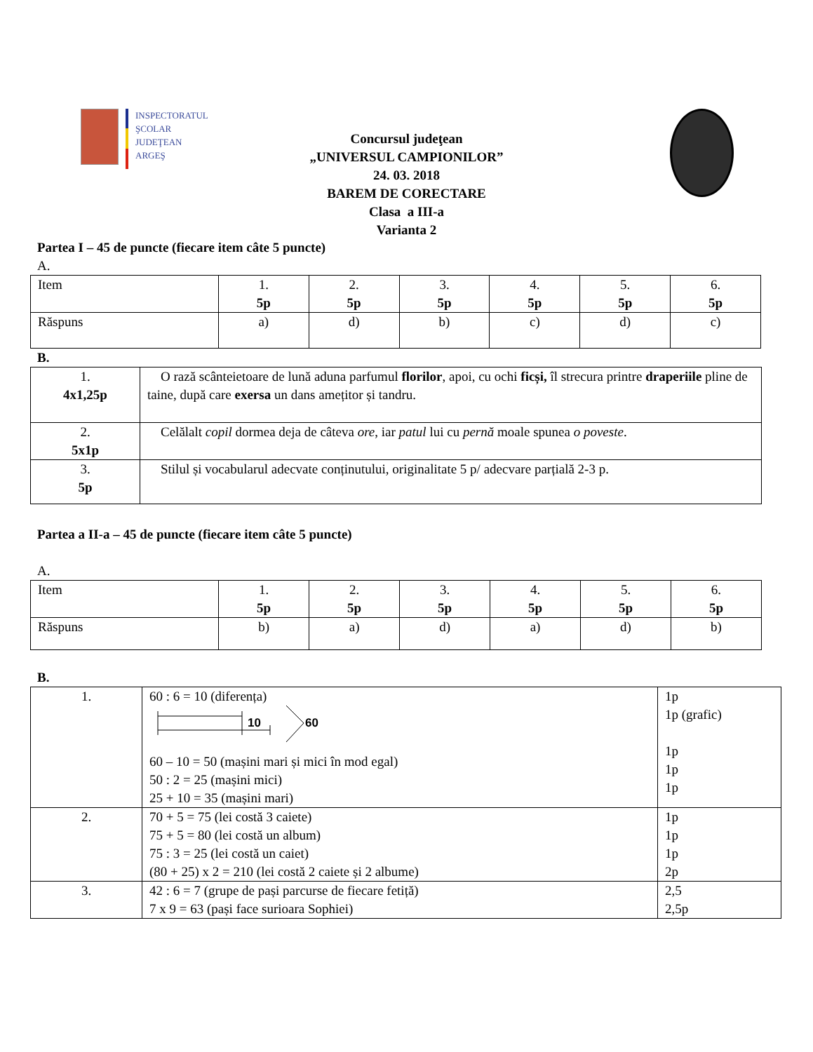INSPECTORATUL
ŞCOLAR
JUDEŢEAN
ARGEŞ
Concursul judeţean
„UNIVERSUL CAMPIONILOR”
24. 03. 2018
BAREM DE CORECTARE
Clasa a III-a
Varianta 2
Partea I – 45 de puncte (fiecare item câte 5 puncte)
A.
| Item | 1. 5p | 2. 5p | 3. 5p | 4. 5p | 5. 5p | 6. 5p |
| Răspuns | a) | d) | b) | c) | d) | c) |
B.
| 1. 4x1,25p | O rază scânteietoare de lună aduna parfumul florilor , apoi, cu ochi ficși, îl strecura printre draperiile pline de taine, după care exersa un dans amețitor și tandru. |
| 2. 5x1p | Celălalt copil dormea deja de câteva ore , iar patul lui cu pernă moale spunea o poveste . |
| 3. 5p | Stilul și vocabularul adecvate conținutului, originalitate 5 p/ adecvare parțială 2-3 p. |
Partea a II-a – 45 de puncte (fiecare item câte 5 puncte)
A.
| Item | 1. 5p | 2. 5p | 3. 5p | 4. 5p | 5. 5p | 6. 5p |
| Răspuns | b) | a) | d) | a) | d) | b) |
B.
| 1. | 60 : 6 = 10 (diferența) 10 60 60 – 10 = 50 (mașini mari și mici în mod egal) 50 : 2 = 25 (mașini mici) 25 + 10 = 35 (mașini mari) | 1p 1p (grafic) 1p 1p 1p |
| 2. | 70 + 5 = 75 (lei costă 3 caiete) 75 + 5 = 80 (lei costă un album) 75 : 3 = 25 (lei costă un caiet) (80 + 25) x 2 = 210 (lei costă 2 caiete și 2 albume) | 1p 1p 1p 2p |
| 3. | 42 : 6 = 7 (grupe de pași parcurse de fiecare fetiță) 7 x 9 = 63 (pași face surioara Sophiei) | 2,5 2,5p |